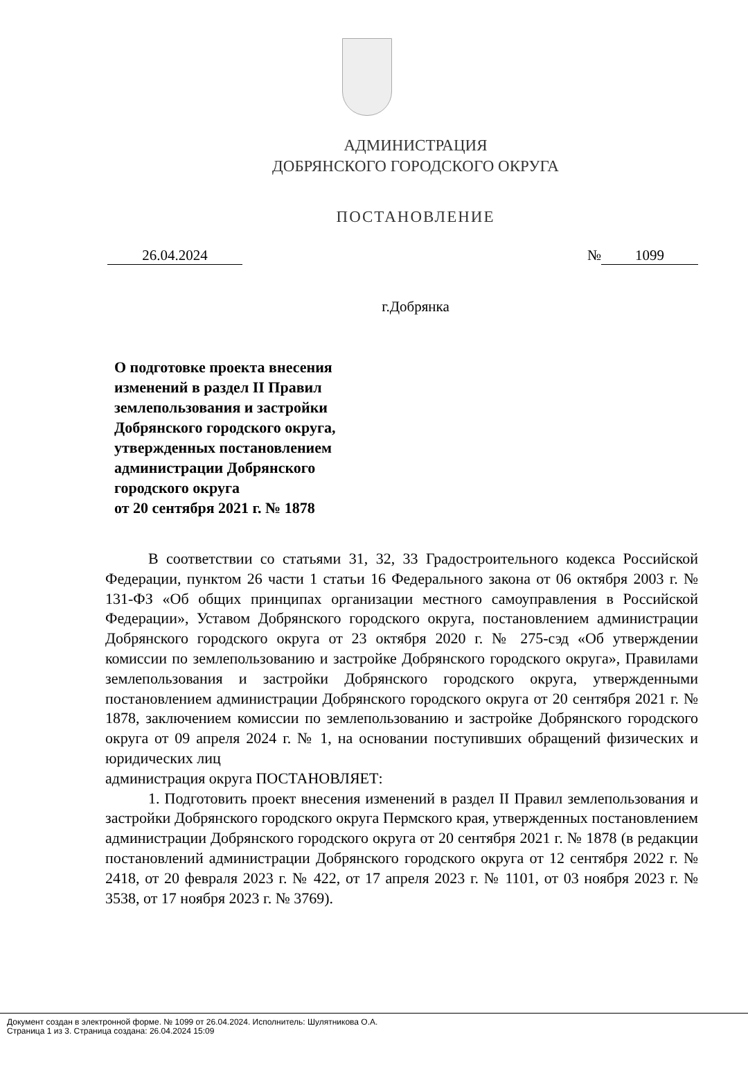АДМИНИСТРАЦИЯ
ДОБРЯНСКОГО ГОРОДСКОГО ОКРУГА
ПОСТАНОВЛЕНИЕ
26.04.2024 № 1099
г.Добрянка
О подготовке проекта внесения изменений в раздел II Правил землепользования и застройки Добрянского городского округа, утвержденных постановлением администрации Добрянского городского округа
от 20 сентября 2021 г. № 1878
В соответствии со статьями 31, 32, 33 Градостроительного кодекса Российской Федерации, пунктом 26 части 1 статьи 16 Федерального закона от 06 октября 2003 г. № 131-ФЗ «Об общих принципах организации местного самоуправления в Российской Федерации», Уставом Добрянского городского округа, постановлением администрации Добрянского городского округа от 23 октября 2020 г. № 275-сэд «Об утверждении комиссии по землепользованию и застройке Добрянского городского округа», Правилами землепользования и застройки Добрянского городского округа, утвержденными постановлением администрации Добрянского городского округа от 20 сентября 2021 г. № 1878, заключением комиссии по землепользованию и застройке Добрянского городского округа от 09 апреля 2024 г. № 1, на основании поступивших обращений физических и юридических лиц
администрация округа ПОСТАНОВЛЯЕТ:
1. Подготовить проект внесения изменений в раздел II Правил землепользования и застройки Добрянского городского округа Пермского края, утвержденных постановлением администрации Добрянского городского округа от 20 сентября 2021 г. № 1878 (в редакции постановлений администрации Добрянского городского округа от 12 сентября 2022 г. № 2418, от 20 февраля 2023 г. № 422, от 17 апреля 2023 г. № 1101, от 03 ноября 2023 г. № 3538, от 17 ноября 2023 г. № 3769).
Документ создан в электронной форме. № 1099 от 26.04.2024. Исполнитель: Шулятникова О.А.
Страница 1 из 3. Страница создана: 26.04.2024 15:09